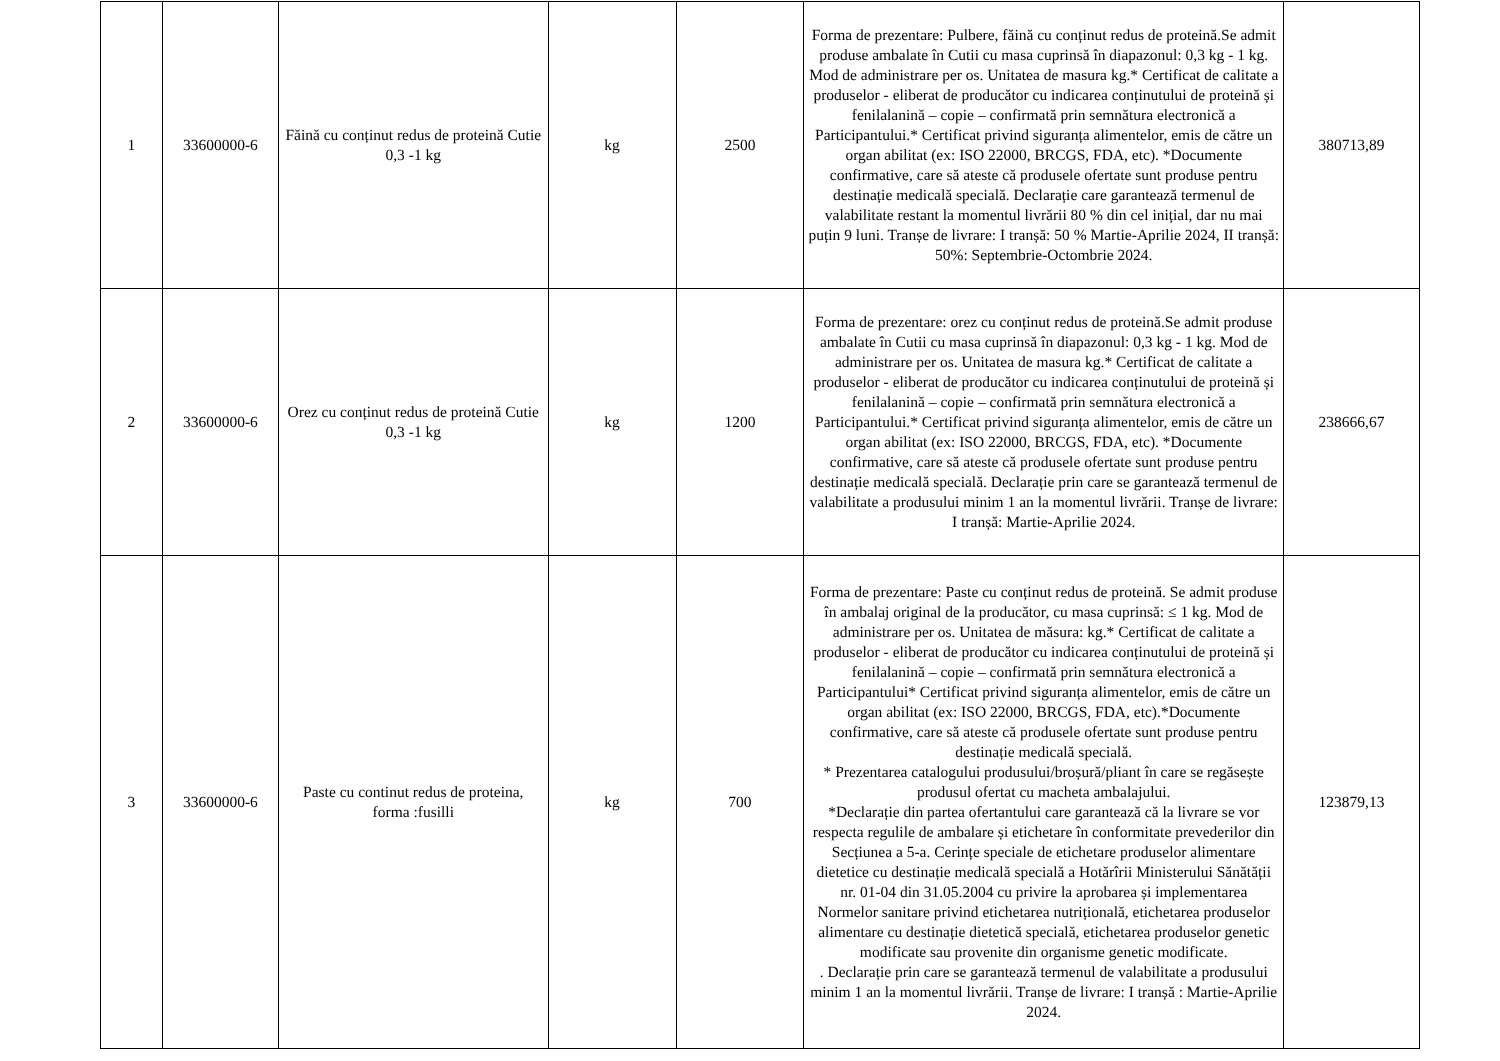| 1 | 33600000-6 | Făină cu conținut redus de proteină Cutie 0,3 -1 kg | kg | 2500 | Forma de prezentare: Pulbere, făină cu conținut redus de proteină.Se admit produse ambalate în Cutii cu masa cuprinsă în diapazonul: 0,3 kg - 1 kg. Mod de administrare per os. Unitatea de masura kg.* Certificat de calitate a produselor - eliberat de producător cu indicarea conținutului de proteină și fenilalanină – copie – confirmată prin semnătura electronică a Participantului.* Certificat privind siguranța alimentelor, emis de către un organ abilitat (ex: ISO 22000, BRCGS, FDA, etc). *Documente confirmative, care să ateste că produsele ofertate sunt produse pentru destinație medicală specială. Declarație care garantează termenul de valabilitate restant la momentul livrării 80 % din cel inițial, dar nu mai puțin 9 luni. Tranșe de livrare: I tranșă: 50 % Martie-Aprilie 2024, II tranșă: 50%: Septembrie-Octombrie 2024. | 380713,89 |
| 2 | 33600000-6 | Orez cu conținut redus de proteină Cutie 0,3 -1 kg | kg | 1200 | Forma de prezentare: orez cu conținut redus de proteină.Se admit produse ambalate în Cutii cu masa cuprinsă în diapazonul: 0,3 kg - 1 kg. Mod de administrare per os. Unitatea de masura kg.* Certificat de calitate a produselor - eliberat de producător cu indicarea conținutului de proteină și fenilalanină – copie – confirmată prin semnătura electronică a Participantului.* Certificat privind siguranța alimentelor, emis de către un organ abilitat (ex: ISO 22000, BRCGS, FDA, etc). *Documente confirmative, care să ateste că produsele ofertate sunt produse pentru destinație medicală specială. Declarație prin care se garantează termenul de valabilitate a produsului minim 1 an la momentul livrării. Tranșe de livrare: I tranșă: Martie-Aprilie 2024. | 238666,67 |
| 3 | 33600000-6 | Paste cu continut redus de proteina, forma :fusilli | kg | 700 | Forma de prezentare: Paste cu conținut redus de proteină. Se admit produse în ambalaj original de la producător, cu masa cuprinsă: ≤ 1 kg. Mod de administrare per os. Unitatea de măsura: kg.* Certificat de calitate a produselor - eliberat de producător cu indicarea conținutului de proteină și fenilalanină – copie – confirmată prin semnătura electronică a Participantului* Certificat privind siguranța alimentelor, emis de către un organ abilitat (ex: ISO 22000, BRCGS, FDA, etc).*Documente confirmative, care să ateste că produsele ofertate sunt produse pentru destinație medicală specială. * Prezentarea catalogului produsului/broșură/pliant în care se regăsește produsul ofertat cu macheta ambalajului. *Declarație din partea ofertantului care garantează că la livrare se vor respecta regulile de ambalare și etichetare în conformitate prevederilor din Secțiunea a 5-a. Cerințe speciale de etichetare produselor alimentare dietetice cu destinație medicală specială a Hotărîrii Ministerului Sănătății nr. 01-04 din 31.05.2004 cu privire la aprobarea și implementarea Normelor sanitare privind etichetarea nutrițională, etichetarea produselor alimentare cu destinație dietetică specială, etichetarea produselor genetic modificate sau provenite din organisme genetic modificate. . Declarație prin care se garantează termenul de valabilitate a produsului minim 1 an la momentul livrării. Tranșe de livrare: I tranșă : Martie-Aprilie 2024. | 123879,13 |